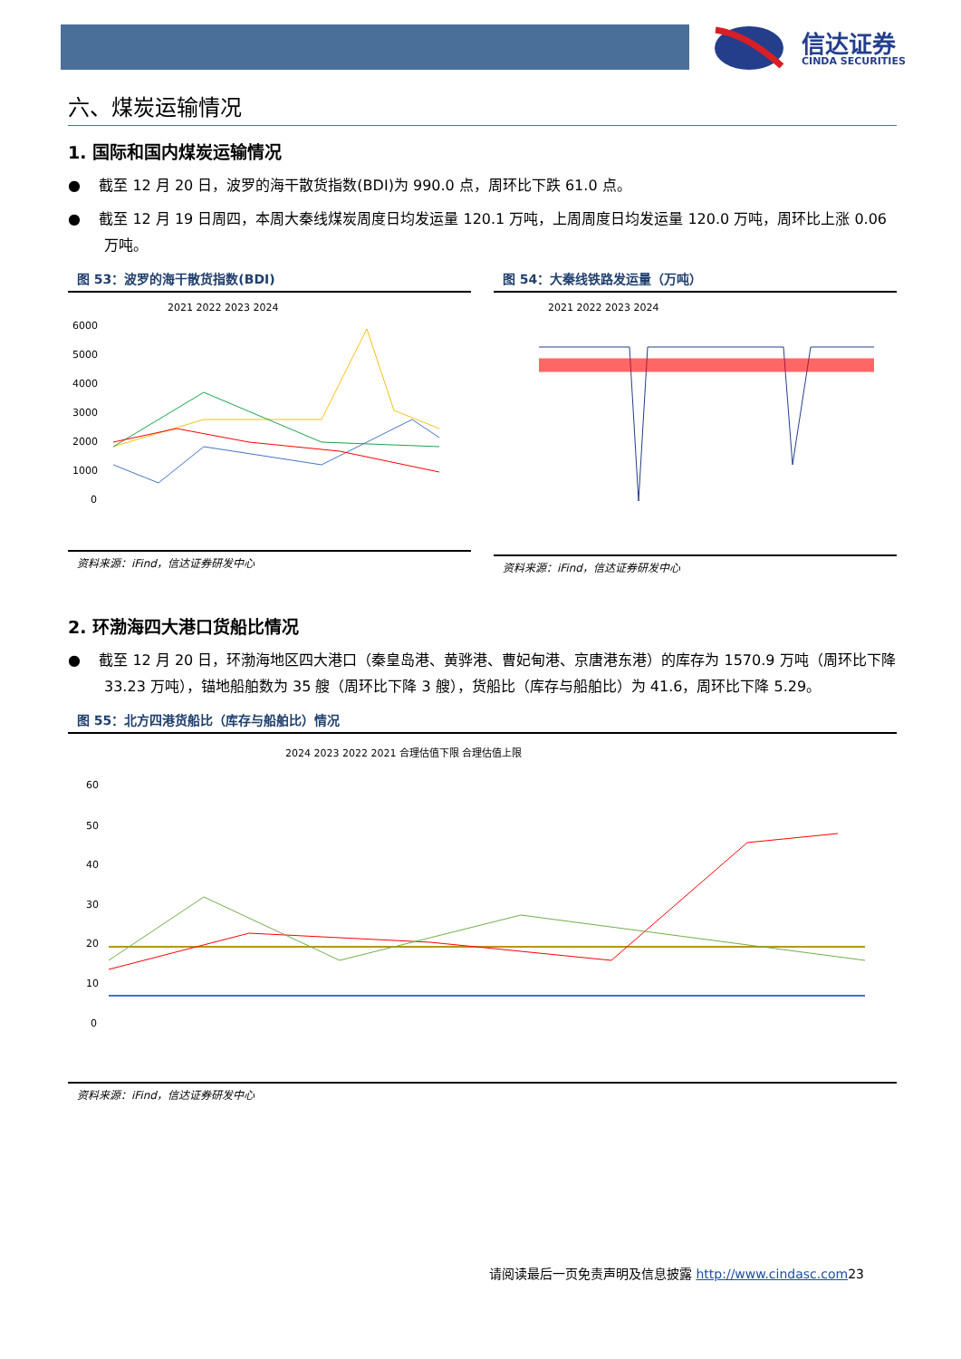信达证券
CINDA SECURITIES
六、煤炭运输情况
1. 国际和国内煤炭运输情况
● 截至 12 月 20 日，波罗的海干散货指数(BDI)为 990.0 点，周环比下跌 61.0 点。
● 截至 12 月 19 日周四，本周大秦线煤炭周度日均发运量 120.1 万吨，上周周度日均发运量 120.0 万吨，周环比上涨 0.06 万吨。
图 53：波罗的海干散货指数(BDI)
2021 2022 2023 2024
6000
5000
4000
3000
2000
1000
0
资料来源：iFind，信达证券研发中心
图 54：大秦线铁路发运量（万吨）
2021 2022 2023 2024
资料来源：iFind，信达证券研发中心
2. 环渤海四大港口货船比情况
● 截至 12 月 20 日，环渤海地区四大港口（秦皇岛港、黄骅港、曹妃甸港、京唐港东港）的库存为 1570.9 万吨（周环比下降 33.23 万吨），锚地船舶数为 35 艘（周环比下降 3 艘），货船比（库存与船舶比）为 41.6，周环比下降 5.29。
图 55：北方四港货船比（库存与船舶比）情况
2024 2023 2022 2021 合理估值下限 合理估值上限
60
50
40
30
20
10
0
资料来源：iFind，信达证券研发中心
请阅读最后一页免责声明及信息披露 http://www.cindasc.com23